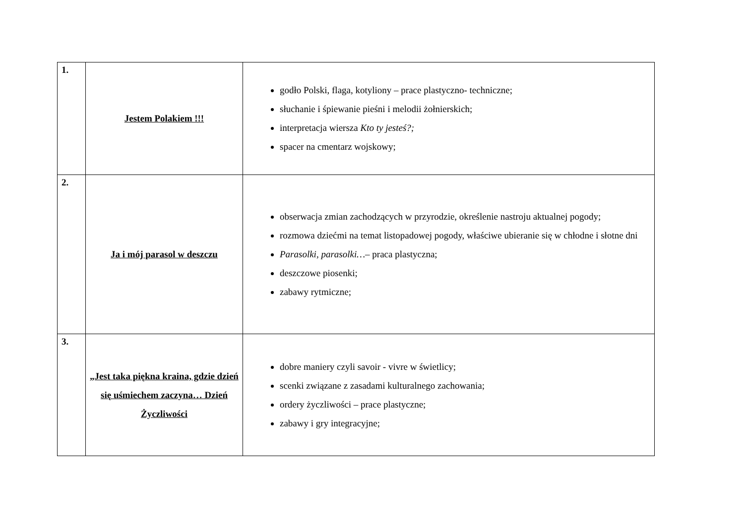| 1. | Jestem Polakiem !!! | godło Polski, flaga, kotyliony – prace plastyczno- techniczne; słuchanie i śpiewanie pieśni i melodii żołnierskich; interpretacja wiersza Kto ty jesteś?; spacer na cmentarz wojskowy; |
| 2. | Ja i mój parasol w deszczu | obserwacja zmian zachodzących w przyrodzie, określenie nastroju aktualnej pogody; rozmowa dziećmi na temat listopadowej pogody, właściwe ubieranie się w chłodne i słotne dni Parasolki, parasolki… – praca plastyczna; deszczowe piosenki; zabawy rytmiczne; |
| 3. | „Jest taka piękna kraina, gdzie dzień się uśmiechem zaczyna… Dzień Życzliwości | dobre maniery czyli savoir - vivre w świetlicy; scenki związane z zasadami kulturalnego zachowania; ordery życzliwości – prace plastyczne; zabawy i gry integracyjne; |